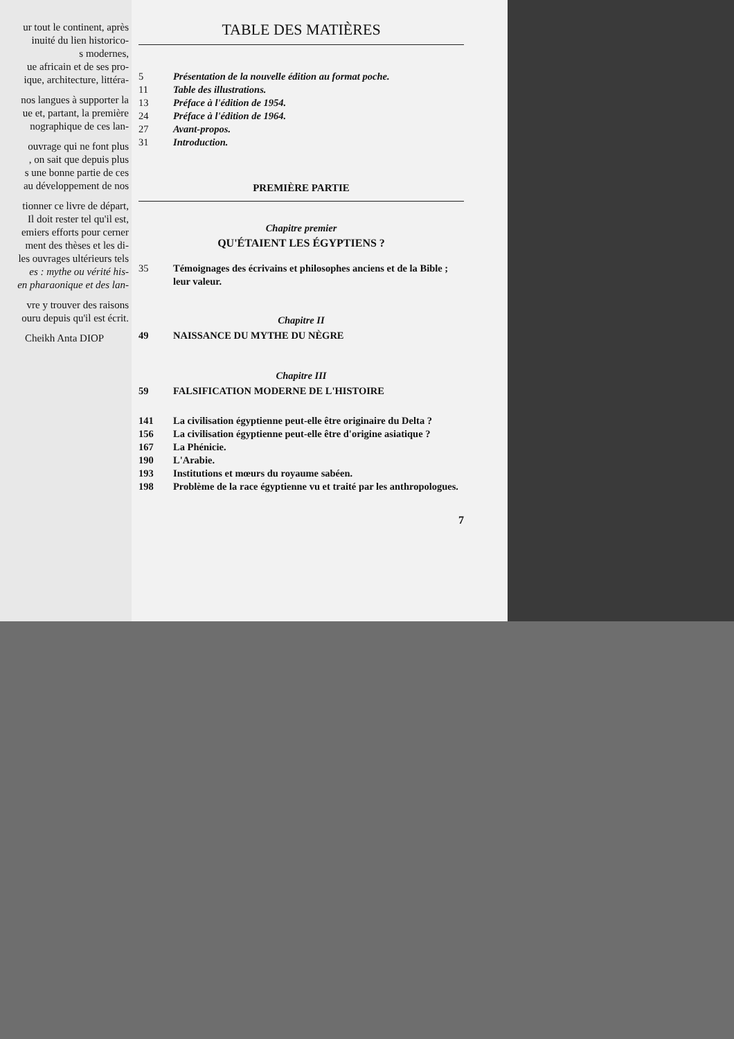ur tout le continent, après
inuité du lien historico-
s modernes,
ue africain et de ses pro-
ique, architecture, littéra-
nos langues à supporter la
ue et, partant, la première
nographique de ces lan-
ouvrage qui ne font plus
, on sait que depuis plus
s une bonne partie de ces
au développement de nos
tionner ce livre de départ,
Il doit rester tel qu'il est,
emiers efforts pour cerner
ment des thèses et les di-
les ouvrages ultérieurs tels
es : mythe ou vérité his-
en pharaonique et des lan-
vre y trouver des raisons
ouru depuis qu'il est écrit.
Cheikh Anta DIOP
TABLE DES MATIÈRES
5 Présentation de la nouvelle édition au format poche.
11 Table des illustrations.
13 Préface à l'édition de 1954.
24 Préface à l'édition de 1964.
27 Avant-propos.
31 Introduction.
PREMIÈRE PARTIE
Chapitre premier
QU'ÉTAIENT LES ÉGYPTIENS ?
35 Témoignages des écrivains et philosophes anciens et de la Bible ; leur valeur.
Chapitre II
49 NAISSANCE DU MYTHE DU NÈGRE
Chapitre III
59 FALSIFICATION MODERNE DE L'HISTOIRE
141 La civilisation égyptienne peut-elle être originaire du Delta ?
156 La civilisation égyptienne peut-elle être d'origine asiatique ?
167 La Phénicie.
190 L'Arabie.
193 Institutions et mœurs du royaume sabéen.
198 Problème de la race égyptienne vu et traité par les anthropologues.
7